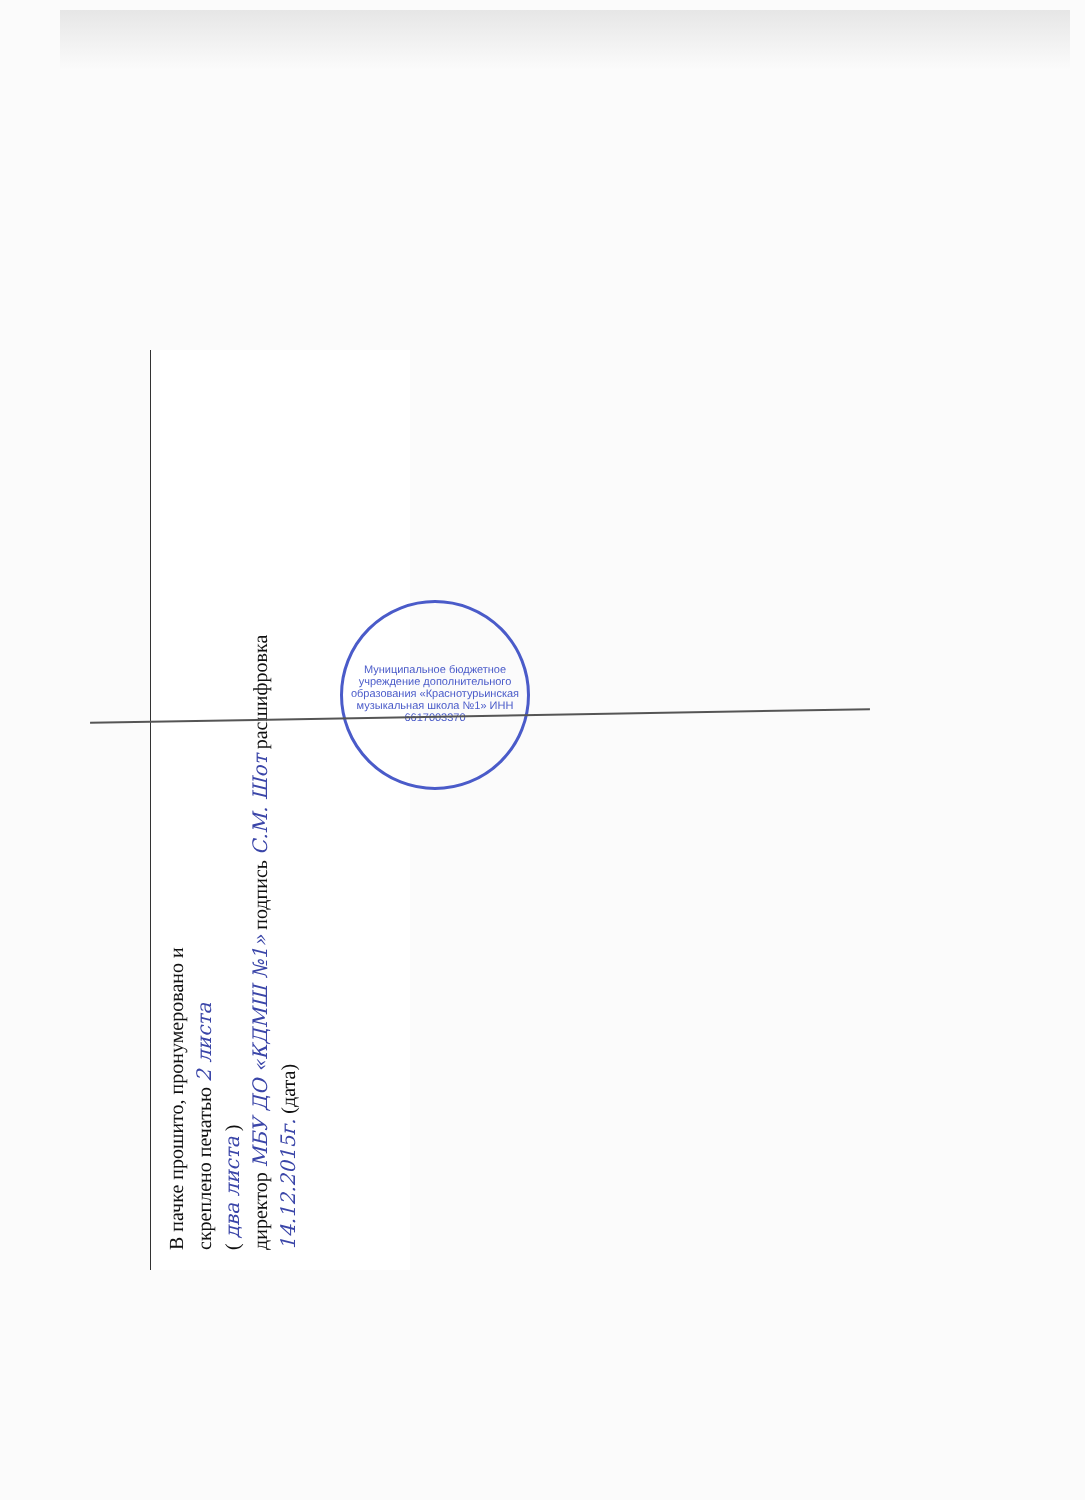В пачке прошито, пронумеровано и
скреплено печатью 2 листа
( два листа )
директор МБУ ДО «КДМШ №1» подпись С.М. Шот расшифровка
14.12.2015г. (дата)
Муниципальное бюджетное учреждение дополнительного образования «Краснотурьинская музыкальная школа №1» ИНН 6617003370